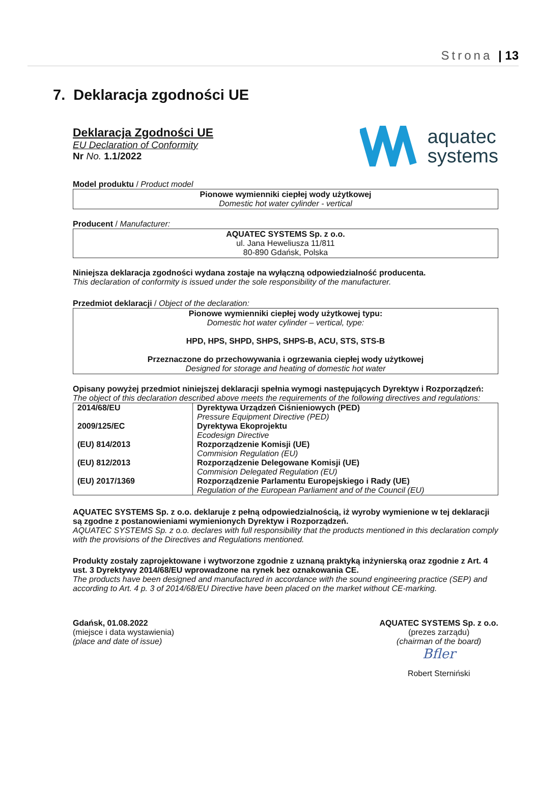Strona | 13
7. Deklaracja zgodności UE
Deklaracja Zgodności UE
EU Declaration of Conformity
Nr No. 1.1/2022
aquatec
systems
Model produktu / Product model
Pionowe wymienniki ciepłej wody użytkowej
Domestic hot water cylinder - vertical
Producent / Manufacturer:
AQUATEC SYSTEMS Sp. z o.o.
ul. Jana Heweliusza 11/811
80-890 Gdańsk, Polska
Niniejsza deklaracja zgodności wydana zostaje na wyłączną odpowiedzialność producenta.
This declaration of conformity is issued under the sole responsibility of the manufacturer.
Przedmiot deklaracji / Object of the declaration:
Pionowe wymienniki ciepłej wody użytkowej typu:
Domestic hot water cylinder – vertical, type:
HPD, HPS, SHPD, SHPS, SHPS-B, ACU, STS, STS-B
Przeznaczone do przechowywania i ogrzewania ciepłej wody użytkowej
Designed for storage and heating of domestic hot water
Opisany powyżej przedmiot niniejszej deklaracji spełnia wymogi następujących Dyrektyw i Rozporządzeń:
The object of this declaration described above meets the requirements of the following directives and regulations:
| 2014/68/EU | Dyrektywa Urządzeń Ciśnieniowych (PED) Pressure Equipment Directive (PED) |
| 2009/125/EC | Dyrektywa Ekoprojektu Ecodesign Directive |
| (EU) 814/2013 | Rozporządzenie Komisji (UE) Commision Regulation (EU) |
| (EU) 812/2013 | Rozporządzenie Delegowane Komisji (UE) Commision Delegated Regulation (EU) |
| (EU) 2017/1369 | Rozporządzenie Parlamentu Europejskiego i Rady (UE) Regulation of the European Parliament and of the Council (EU) |
AQUATEC SYSTEMS Sp. z o.o. deklaruje z pełną odpowiedzialnością, iż wyroby wymienione w tej deklaracji są zgodne z postanowieniami wymienionych Dyrektyw i Rozporządzeń.
AQUATEC SYSTEMS Sp. z o.o. declares with full responsibility that the products mentioned in this declaration comply with the provisions of the Directives and Regulations mentioned.
Produkty zostały zaprojektowane i wytworzone zgodnie z uznaną praktyką inżynierską oraz zgodnie z Art. 4 ust. 3 Dyrektywy 2014/68/EU wprowadzone na rynek bez oznakowania CE.
The products have been designed and manufactured in accordance with the sound engineering practice (SEP) and according to Art. 4 p. 3 of 2014/68/EU Directive have been placed on the market without CE-marking.
Gdańsk, 01.08.2022
(miejsce i data wystawienia)
(place and date of issue)
AQUATEC SYSTEMS Sp. z o.o.
(prezes zarządu)
(chairman of the board)
Bfler
Robert Sterniński